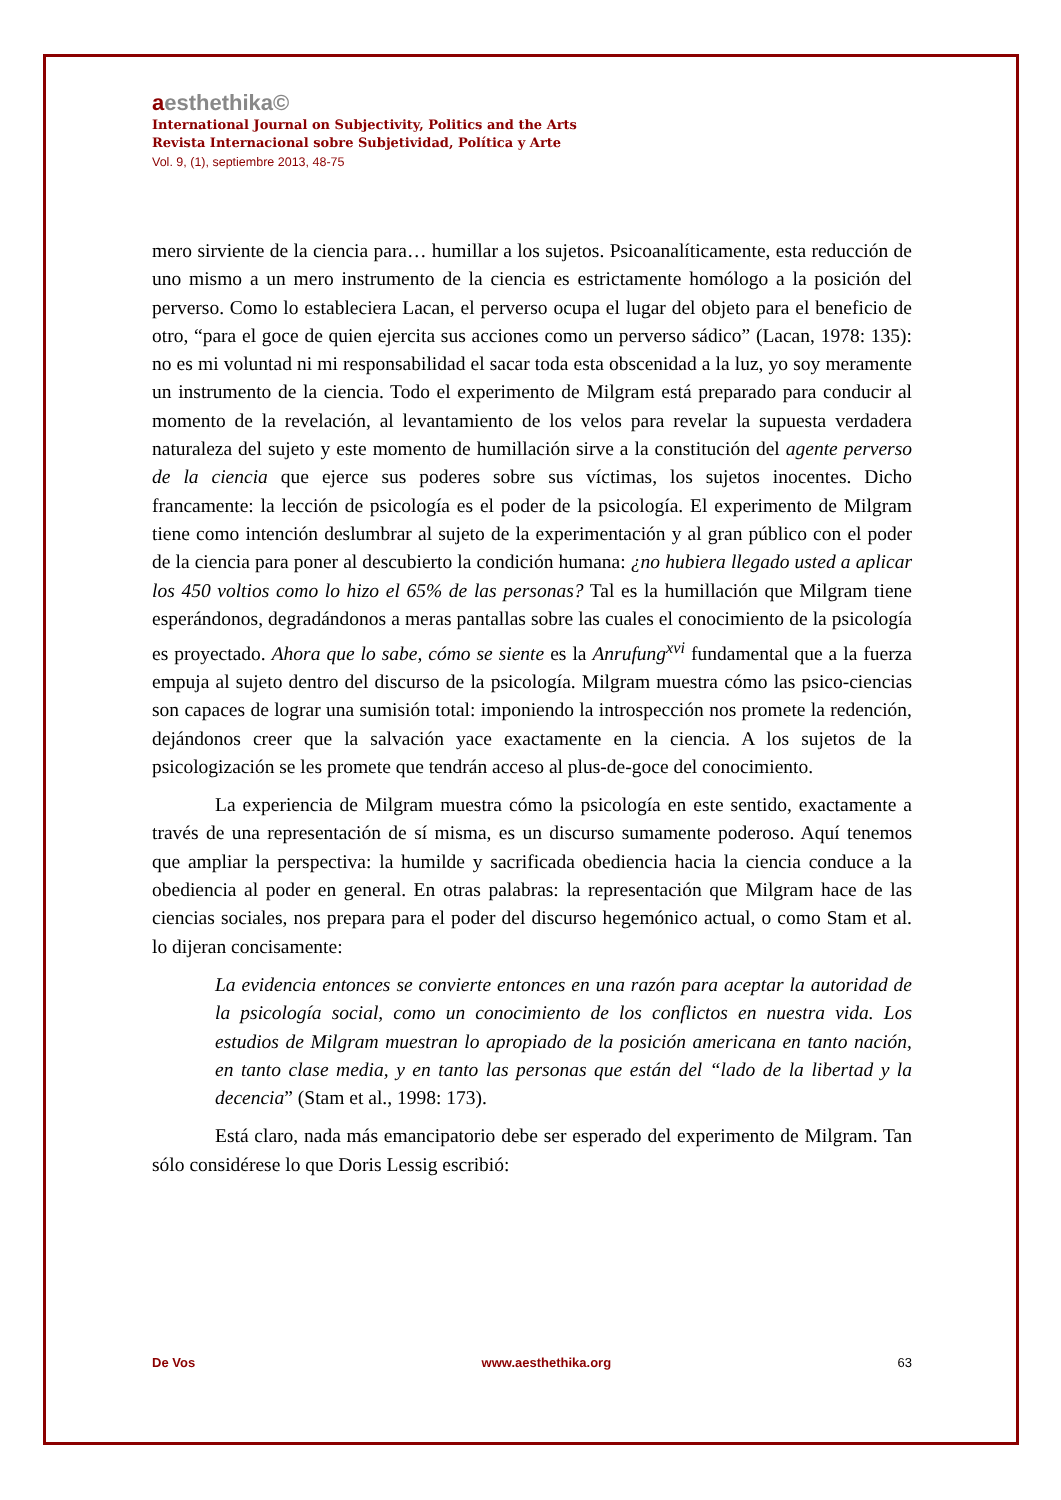aesthethika©
International Journal on Subjectivity, Politics and the Arts
Revista Internacional sobre Subjetividad, Política y Arte
Vol. 9, (1), septiembre 2013, 48-75
mero sirviente de la ciencia para… humillar a los sujetos. Psicoanalíticamente, esta reducción de uno mismo a un mero instrumento de la ciencia es estrictamente homólogo a la posición del perverso. Como lo estableciera Lacan, el perverso ocupa el lugar del objeto para el beneficio de otro, “para el goce de quien ejercita sus acciones como un perverso sádico” (Lacan, 1978: 135): no es mi voluntad ni mi responsabilidad el sacar toda esta obscenidad a la luz, yo soy meramente un instrumento de la ciencia. Todo el experimento de Milgram está preparado para conducir al momento de la revelación, al levantamiento de los velos para revelar la supuesta verdadera naturaleza del sujeto y este momento de humillación sirve a la constitución del agente perverso de la ciencia que ejerce sus poderes sobre sus víctimas, los sujetos inocentes. Dicho francamente: la lección de psicología es el poder de la psicología. El experimento de Milgram tiene como intención deslumbrar al sujeto de la experimentación y al gran público con el poder de la ciencia para poner al descubierto la condición humana: ¿no hubiera llegado usted a aplicar los 450 voltios como lo hizo el 65% de las personas? Tal es la humillación que Milgram tiene esperándonos, degradándonos a meras pantallas sobre las cuales el conocimiento de la psicología es proyectado. Ahora que lo sabe, cómo se siente es la Anrufung<sup>xvi</sup> fundamental que a la fuerza empuja al sujeto dentro del discurso de la psicología. Milgram muestra cómo las psico-ciencias son capaces de lograr una sumisión total: imponiendo la introspección nos promete la redención, dejándonos creer que la salvación yace exactamente en la ciencia. A los sujetos de la psicologización se les promete que tendrán acceso al plus-de-goce del conocimiento.
La experiencia de Milgram muestra cómo la psicología en este sentido, exactamente a través de una representación de sí misma, es un discurso sumamente poderoso. Aquí tenemos que ampliar la perspectiva: la humilde y sacrificada obediencia hacia la ciencia conduce a la obediencia al poder en general. En otras palabras: la representación que Milgram hace de las ciencias sociales, nos prepara para el poder del discurso hegemónico actual, o como Stam et al. lo dijeran concisamente:
La evidencia entonces se convierte entonces en una razón para aceptar la autoridad de la psicología social, como un conocimiento de los conflictos en nuestra vida. Los estudios de Milgram muestran lo apropiado de la posición americana en tanto nación, en tanto clase media, y en tanto las personas que están del “lado de la libertad y la decencia” (Stam et al., 1998: 173).
Está claro, nada más emancipatorio debe ser esperado del experimento de Milgram. Tan sólo considérese lo que Doris Lessig escribió:
De Vos www.aesthethika.org 63